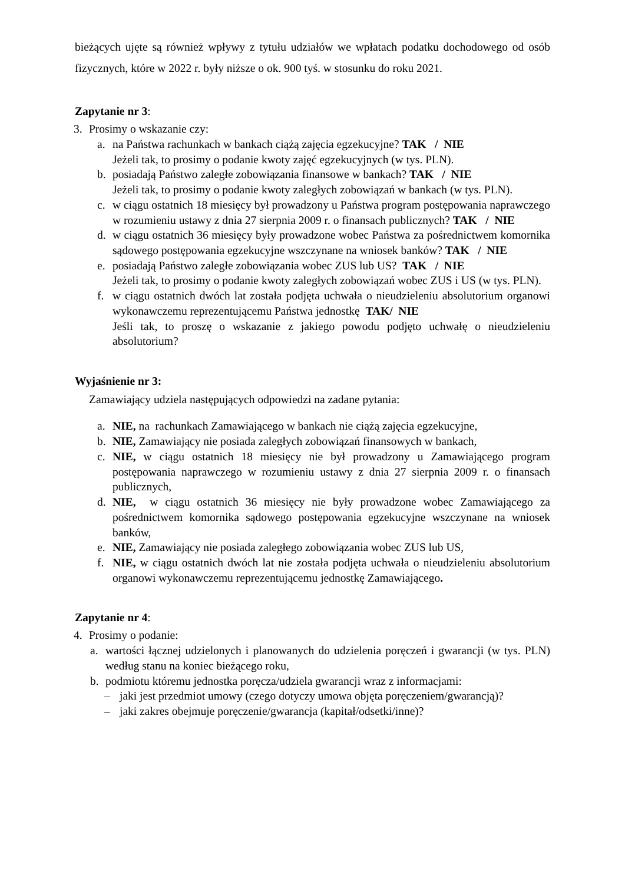bieżących ujęte są również wpływy z tytułu udziałów we wpłatach podatku dochodowego od osób fizycznych, które w 2022 r. były niższe o ok. 900 tyś. w stosunku do roku 2021.
Zapytanie nr 3:
3. Prosimy o wskazanie czy:
a. na Państwa rachunkach w bankach ciążą zajęcia egzekucyjne? TAK / NIE
Jeżeli tak, to prosimy o podanie kwoty zajęć egzekucyjnych (w tys. PLN).
b. posiadają Państwo zaległe zobowiązania finansowe w bankach? TAK / NIE
Jeżeli tak, to prosimy o podanie kwoty zaległych zobowiązań w bankach (w tys. PLN).
c. w ciągu ostatnich 18 miesięcy był prowadzony u Państwa program postępowania naprawczego w rozumieniu ustawy z dnia 27 sierpnia 2009 r. o finansach publicznych? TAK / NIE
d. w ciągu ostatnich 36 miesięcy były prowadzone wobec Państwa za pośrednictwem komornika sądowego postępowania egzekucyjne wszczynane na wniosek banków? TAK / NIE
e. posiadają Państwo zaległe zobowiązania wobec ZUS lub US? TAK / NIE
Jeżeli tak, to prosimy o podanie kwoty zaległych zobowiązań wobec ZUS i US (w tys. PLN).
f. w ciągu ostatnich dwóch lat została podjęta uchwała o nieudzieleniu absolutorium organowi wykonawczemu reprezentującemu Państwa jednostkę TAK/ NIE
Jeśli tak, to proszę o wskazanie z jakiego powodu podjęto uchwałę o nieudzieleniu absolutorium?
Wyjaśnienie nr 3:
Zamawiający udziela następujących odpowiedzi na zadane pytania:
a. NIE, na rachunkach Zamawiającego w bankach nie ciążą zajęcia egzekucyjne,
b. NIE, Zamawiający nie posiada zaległych zobowiązań finansowych w bankach,
c. NIE, w ciągu ostatnich 18 miesięcy nie był prowadzony u Zamawiającego program postępowania naprawczego w rozumieniu ustawy z dnia 27 sierpnia 2009 r. o finansach publicznych,
d. NIE, w ciągu ostatnich 36 miesięcy nie były prowadzone wobec Zamawiającego za pośrednictwem komornika sądowego postępowania egzekucyjne wszczynane na wniosek banków,
e. NIE, Zamawiający nie posiada zaległego zobowiązania wobec ZUS lub US,
f. NIE, w ciągu ostatnich dwóch lat nie została podjęta uchwała o nieudzieleniu absolutorium organowi wykonawczemu reprezentującemu jednostkę Zamawiającego.
Zapytanie nr 4:
4. Prosimy o podanie:
a. wartości łącznej udzielonych i planowanych do udzielenia poręczeń i gwarancji (w tys. PLN) według stanu na koniec bieżącego roku,
b. podmiotu któremu jednostka poręcza/udziela gwarancji wraz z informacjami:
– jaki jest przedmiot umowy (czego dotyczy umowa objęta poręczeniem/gwarancją)?
– jaki zakres obejmuje poręczenie/gwarancja (kapitał/odsetki/inne)?